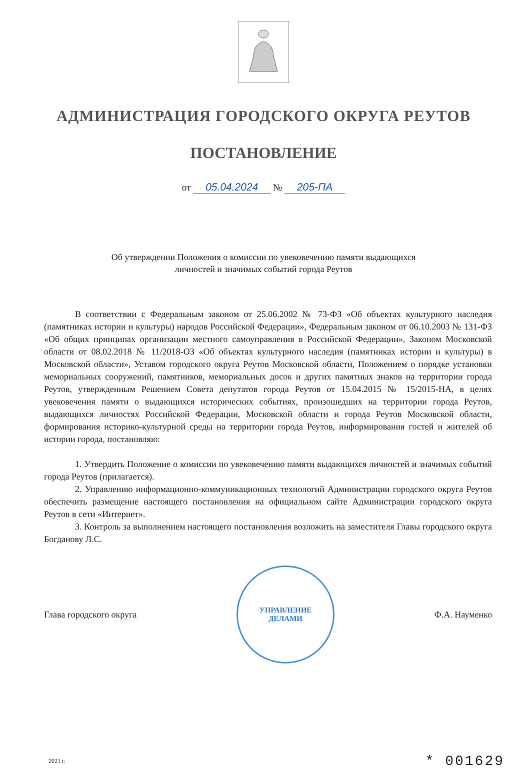АДМИНИСТРАЦИЯ ГОРОДСКОГО ОКРУГА РЕУТОВ
ПОСТАНОВЛЕНИЕ
от 05.04.2024 № 205-ПА
Об утверждении Положения о комиссии по увековечению памяти выдающихся
личностей и значимых событий города Реутов
В соответствии с Федеральным законом от 25.06.2002 № 73-ФЗ «Об объектах культурного наследия (памятниках истории и культуры) народов Российской Федерации», Федеральным законом от 06.10.2003 № 131-ФЗ «Об общих принципах организации местного самоуправления в Российской Федерации», Законом Московской области от 08.02.2018 № 11/2018-ОЗ «Об объектах культурного наследия (памятниках истории и культуры) в Московской области», Уставом городского округа Реутов Московской области, Положением о порядке установки мемориальных сооружений, памятников, мемориальных досок и других памятных знаков на территории города Реутов, утвержденным Решением Совета депутатов города Реутов от 15.04.2015 № 15/2015-НА, в целях увековечения памяти о выдающихся исторических событиях, произошедших на территории города Реутов, выдающихся личностях Российской Федерации, Московской области и города Реутов Московской области, формирования историко-культурной среды на территории города Реутов, информирования гостей и жителей об истории города, постановляю:
1. Утвердить Положение о комиссии по увековечению памяти выдающихся личностей и значимых событий города Реутов (прилагается).
2. Управлению информационно-коммуникационных технологий Администрации городского округа Реутов обеспечить размещение настоящего постановления на официальном сайте Администрации городского округа Реутов в сети «Интернет».
3. Контроль за выполнением настоящего постановления возложить на заместителя Главы городского округа Богданову Л.С.
Глава городского округа
УПРАВЛЕНИЕ
ДЕЛАМИ
Ф.А. Науменко
2021 г. * 001629